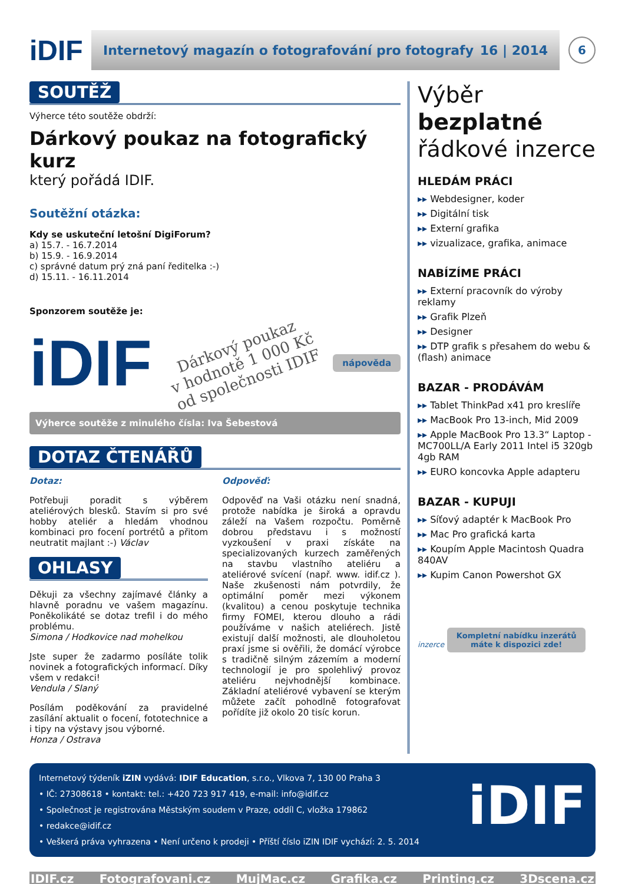iDIF
Internetový magazín o fotografování pro fotografy 16 | 2014
6
SOUTĚŽ
Výherce této soutěže obdrží:
Dárkový poukaz na fotografický kurz
který pořádá IDIF.
Soutěžní otázka:
Kdy se uskuteční letošní DigiForum?
a) 15.7. - 16.7.2014
b) 15.9. - 16.9.2014
c) správné datum prý zná paní ředitelka :-)
d) 15.11. - 16.11.2014
Sponzorem soutěže je:
iDIF
Dárkový poukaz
v hodnotě 1 000 Kč
od společnosti IDIF
nápověda
Výherce soutěže z minulého čísla: Iva Šebestová
DOTAZ ČTENÁŘŮ
Dotaz:
Potřebuji poradit s výběrem ateliérových blesků. Stavím si pro své hobby ateliér a hledám vhodnou kombinaci pro focení portrétů a přitom neutratit majlant :-) Václav
OHLASY
Děkuji za všechny zajímavé články a hlavně poradnu ve vašem magazínu. Poněkolikáté se dotaz trefil i do mého problému.
Simona / Hodkovice nad mohelkou
Jste super že zadarmo posíláte tolik novinek a fotografických informací. Díky všem v redakci!
Vendula / Slaný
Posílám poděkování za pravidelné zasílání aktualit o focení, fototechnice a i tipy na výstavy jsou výborné.
Honza / Ostrava
Odpověď:
Odpověď na Vaši otázku není snadná, protože nabídka je široká a opravdu záleží na Vašem rozpočtu. Poměrně dobrou představu i s možností vyzkoušení v praxi získáte na specializovaných kurzech zaměřených na stavbu vlastního ateliéru a ateliérové svícení (např. www. idif.cz ). Naše zkušenosti nám potvrdily, že optimální poměr mezi výkonem (kvalitou) a cenou poskytuje technika firmy FOMEI, kterou dlouho a rádi používáme v našich ateliérech. Jistě existují další možnosti, ale dlouholetou praxí jsme si ověřili, že domácí výrobce s tradičně silným zázemím a moderní technologií je pro spolehlivý provoz ateliéru nejvhodnější kombinace. Základní ateliérové vybavení se kterým můžete začít pohodlně fotografovat pořídíte již okolo 20 tisíc korun.
Výběr bezplatné řádkové inzerce
HLEDÁM PRÁCI
▸▸ Webdesigner, koder
▸▸ Digitální tisk
▸▸ Externí grafika
▸▸ vizualizace, grafika, animace
NABÍZÍME PRÁCI
▸▸ Externí pracovník do výroby reklamy
▸▸ Grafik Plzeň
▸▸ Designer
▸▸ DTP grafik s přesahem do webu & (flash) animace
BAZAR - PRODÁVÁM
▸▸ Tablet ThinkPad x41 pro kreslíře
▸▸ MacBook Pro 13-inch, Mid 2009
▸▸ Apple MacBook Pro 13.3“ Laptop - MC700LL/A Early 2011 Intel i5 320gb 4gb RAM
▸▸ EURO koncovka Apple adapteru
BAZAR - KUPUJI
▸▸ Síťový adaptér k MacBook Pro
▸▸ Mac Pro grafická karta
▸▸ Koupím Apple Macintosh Quadra 840AV
▸▸ Kupim Canon Powershot GX
inzerce Kompletní nabídku inzerátů
máte k dispozici zde!
Internetový týdeník iZIN vydává: IDIF Education, s.r.o., Vlkova 7, 130 00 Praha 3
• IČ: 27308618 • kontakt: tel.: +420 723 917 419, e-mail: info@idif.cz
• Společnost je registrována Městským soudem v Praze, oddíl C, vložka 179862
• redakce@idif.cz
• Veškerá práva vyhrazena • Není určeno k prodeji • Příští číslo iZIN IDIF vychází: 2. 5. 2014
iDIF
IDIF.cz Fotografovani.cz MujMac.cz Grafika.cz Printing.cz 3Dscena.cz